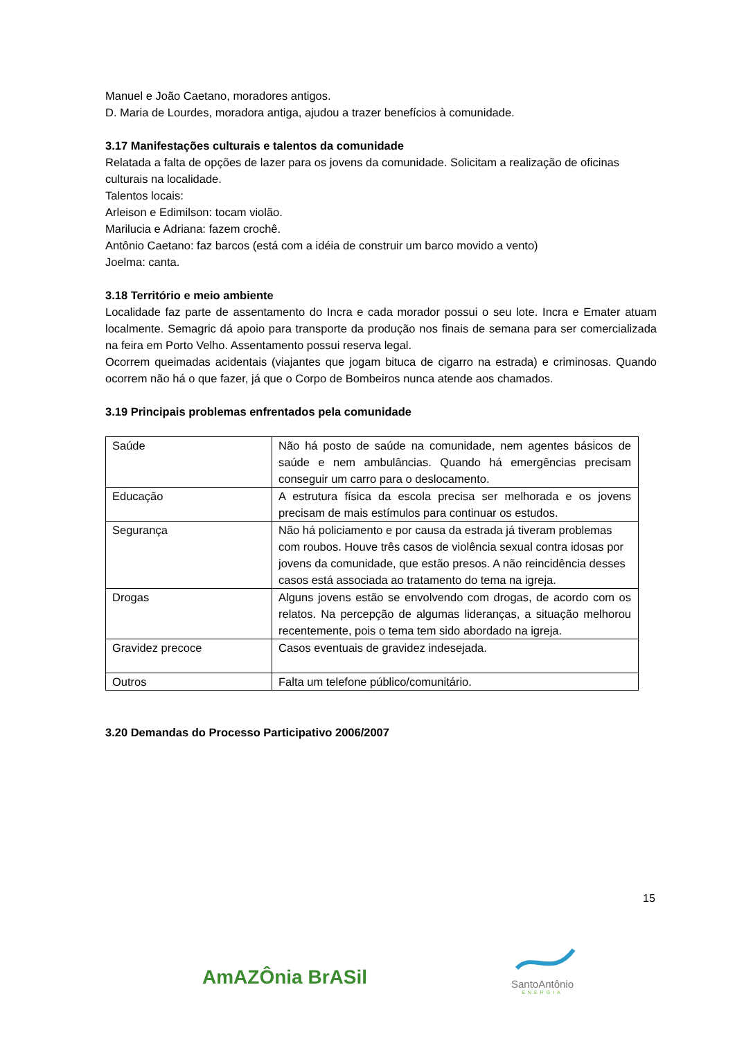Manuel e João Caetano, moradores antigos.
D. Maria de Lourdes, moradora antiga, ajudou a trazer benefícios à comunidade.
3.17 Manifestações culturais e talentos da comunidade
Relatada a falta de opções de lazer para os jovens da comunidade. Solicitam a realização de oficinas culturais na localidade.
Talentos locais:
Arleison e Edimilson: tocam violão.
Marilucia e Adriana: fazem crochê.
Antônio Caetano: faz barcos (está com a idéia de construir um barco movido a vento)
Joelma: canta.
3.18 Território e meio ambiente
Localidade faz parte de assentamento do Incra e cada morador possui o seu lote. Incra e Emater atuam localmente. Semagric dá apoio para transporte da produção nos finais de semana para ser comercializada na feira em Porto Velho. Assentamento possui reserva legal.
Ocorrem queimadas acidentais (viajantes que jogam bituca de cigarro na estrada) e criminosas. Quando ocorrem não há o que fazer, já que o Corpo de Bombeiros nunca atende aos chamados.
3.19 Principais problemas enfrentados pela comunidade
| Saúde | Não há posto de saúde na comunidade, nem agentes básicos de saúde e nem ambulâncias. Quando há emergências precisam conseguir um carro para o deslocamento. |
| Educação | A estrutura física da escola precisa ser melhorada e os jovens precisam de mais estímulos para continuar os estudos. |
| Segurança | Não há policiamento e por causa da estrada já tiveram problemas com roubos. Houve três casos de violência sexual contra idosas por jovens da comunidade, que estão presos. A não reincidência desses casos está associada ao tratamento do tema na igreja. |
| Drogas | Alguns jovens estão se envolvendo com drogas, de acordo com os relatos. Na percepção de algumas lideranças, a situação melhorou recentemente, pois o tema tem sido abordado na igreja. |
| Gravidez precoce | Casos eventuais de gravidez indesejada. |
| Outros | Falta um telefone público/comunitário. |
3.20 Demandas do Processo Participativo 2006/2007
15
AmAZÔnia BrASil
SantoAntônio
ENERGIA